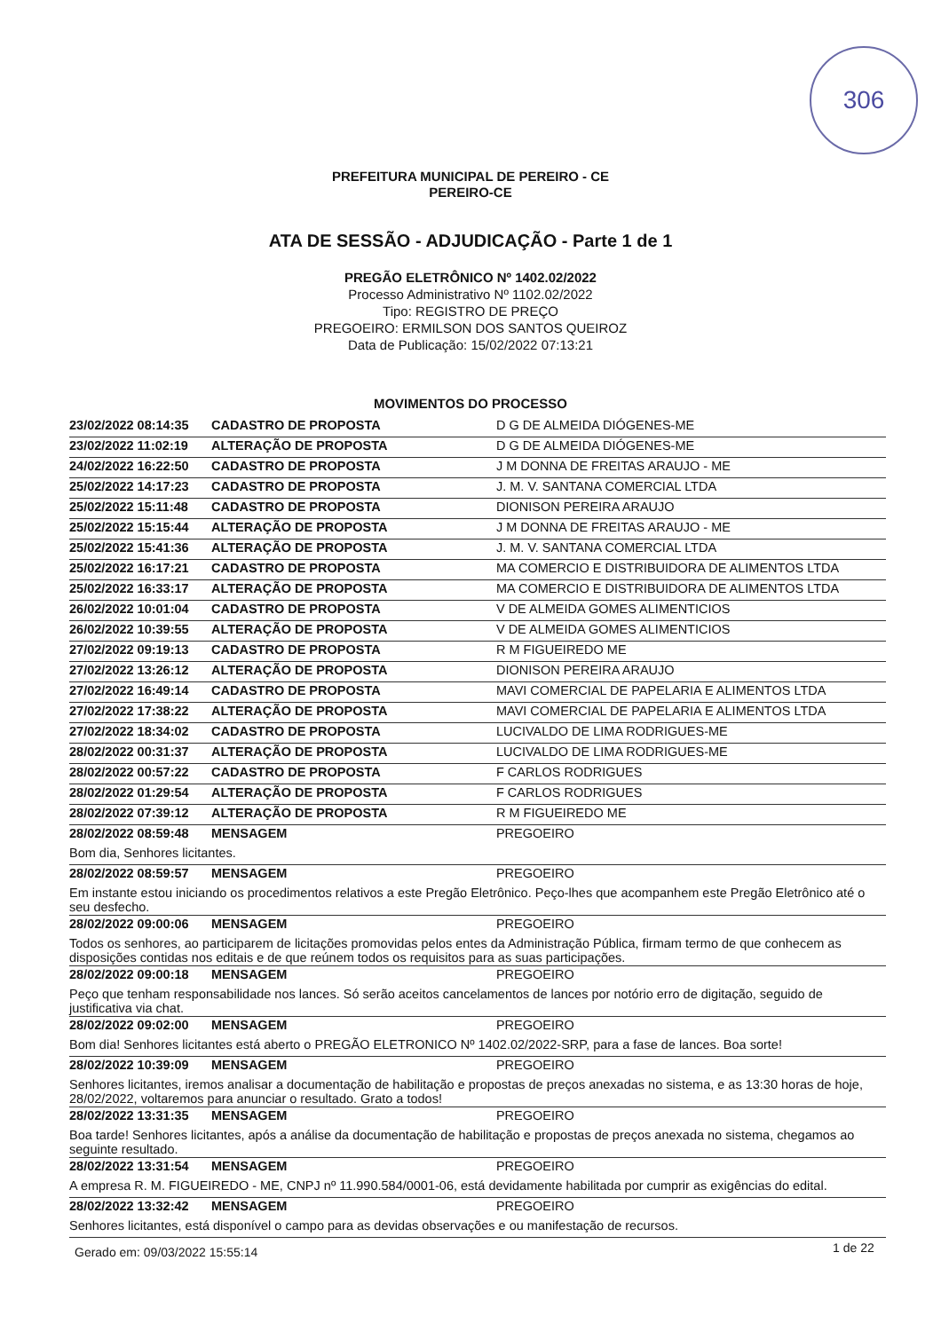306
PREFEITURA MUNICIPAL DE PEREIRO - CE
PEREIRO-CE
ATA DE SESSÃO - ADJUDICAÇÃO - Parte 1 de 1
PREGÃO ELETRÔNICO Nº 1402.02/2022
Processo Administrativo Nº 1102.02/2022
Tipo: REGISTRO DE PREÇO
PREGOEIRO: ERMILSON DOS SANTOS QUEIROZ
Data de Publicação: 15/02/2022 07:13:21
MOVIMENTOS DO PROCESSO
| 23/02/2022 08:14:35 | CADASTRO DE PROPOSTA | D G DE ALMEIDA DIÓGENES-ME |
| 23/02/2022 11:02:19 | ALTERAÇÃO DE PROPOSTA | D G DE ALMEIDA DIÓGENES-ME |
| 24/02/2022 16:22:50 | CADASTRO DE PROPOSTA | J M DONNA DE FREITAS ARAUJO - ME |
| 25/02/2022 14:17:23 | CADASTRO DE PROPOSTA | J. M. V. SANTANA COMERCIAL LTDA |
| 25/02/2022 15:11:48 | CADASTRO DE PROPOSTA | DIONISON PEREIRA ARAUJO |
| 25/02/2022 15:15:44 | ALTERAÇÃO DE PROPOSTA | J M DONNA DE FREITAS ARAUJO - ME |
| 25/02/2022 15:41:36 | ALTERAÇÃO DE PROPOSTA | J. M. V. SANTANA COMERCIAL LTDA |
| 25/02/2022 16:17:21 | CADASTRO DE PROPOSTA | MA COMERCIO E DISTRIBUIDORA DE ALIMENTOS LTDA |
| 25/02/2022 16:33:17 | ALTERAÇÃO DE PROPOSTA | MA COMERCIO E DISTRIBUIDORA DE ALIMENTOS LTDA |
| 26/02/2022 10:01:04 | CADASTRO DE PROPOSTA | V DE ALMEIDA GOMES ALIMENTICIOS |
| 26/02/2022 10:39:55 | ALTERAÇÃO DE PROPOSTA | V DE ALMEIDA GOMES ALIMENTICIOS |
| 27/02/2022 09:19:13 | CADASTRO DE PROPOSTA | R M FIGUEIREDO ME |
| 27/02/2022 13:26:12 | ALTERAÇÃO DE PROPOSTA | DIONISON PEREIRA ARAUJO |
| 27/02/2022 16:49:14 | CADASTRO DE PROPOSTA | MAVI COMERCIAL DE PAPELARIA E ALIMENTOS LTDA |
| 27/02/2022 17:38:22 | ALTERAÇÃO DE PROPOSTA | MAVI COMERCIAL DE PAPELARIA E ALIMENTOS LTDA |
| 27/02/2022 18:34:02 | CADASTRO DE PROPOSTA | LUCIVALDO DE LIMA RODRIGUES-ME |
| 28/02/2022 00:31:37 | ALTERAÇÃO DE PROPOSTA | LUCIVALDO DE LIMA RODRIGUES-ME |
| 28/02/2022 00:57:22 | CADASTRO DE PROPOSTA | F CARLOS RODRIGUES |
| 28/02/2022 01:29:54 | ALTERAÇÃO DE PROPOSTA | F CARLOS RODRIGUES |
| 28/02/2022 07:39:12 | ALTERAÇÃO DE PROPOSTA | R M FIGUEIREDO ME |
| 28/02/2022 08:59:48 | MENSAGEM | PREGOEIRO |
| Bom dia, Senhores licitantes. | | |
| 28/02/2022 08:59:57 | MENSAGEM | PREGOEIRO |
| Em instante estou iniciando os procedimentos relativos a este Pregão Eletrônico. Peço-lhes que acompanhem este Pregão Eletrônico até o seu desfecho. | | |
| 28/02/2022 09:00:06 | MENSAGEM | PREGOEIRO |
| Todos os senhores, ao participarem de licitações promovidas pelos entes da Administração Pública, firmam termo de que conhecem as disposições contidas nos editais e de que reúnem todos os requisitos para as suas participações. | | |
| 28/02/2022 09:00:18 | MENSAGEM | PREGOEIRO |
| Peço que tenham responsabilidade nos lances. Só serão aceitos cancelamentos de lances por notório erro de digitação, seguido de justificativa via chat. | | |
| 28/02/2022 09:02:00 | MENSAGEM | PREGOEIRO |
| Bom dia! Senhores licitantes está aberto o PREGÃO ELETRONICO Nº 1402.02/2022-SRP, para a fase de lances. Boa sorte! | | |
| 28/02/2022 10:39:09 | MENSAGEM | PREGOEIRO |
| Senhores licitantes, iremos analisar a documentação de habilitação e propostas de preços anexadas no sistema, e as 13:30 horas de hoje, 28/02/2022, voltaremos para anunciar o resultado. Grato a todos! | | |
| 28/02/2022 13:31:35 | MENSAGEM | PREGOEIRO |
| Boa tarde! Senhores licitantes, após a análise da documentação de habilitação e propostas de preços anexada no sistema, chegamos ao seguinte resultado. | | |
| 28/02/2022 13:31:54 | MENSAGEM | PREGOEIRO |
| A empresa R. M. FIGUEIREDO - ME, CNPJ nº 11.990.584/0001-06, está devidamente habilitada por cumprir as exigências do edital. | | |
| 28/02/2022 13:32:42 | MENSAGEM | PREGOEIRO |
| Senhores licitantes, está disponível o campo para as devidas observações e ou manifestação de recursos. | | |
Gerado em: 09/03/2022 15:55:14 1 de 22